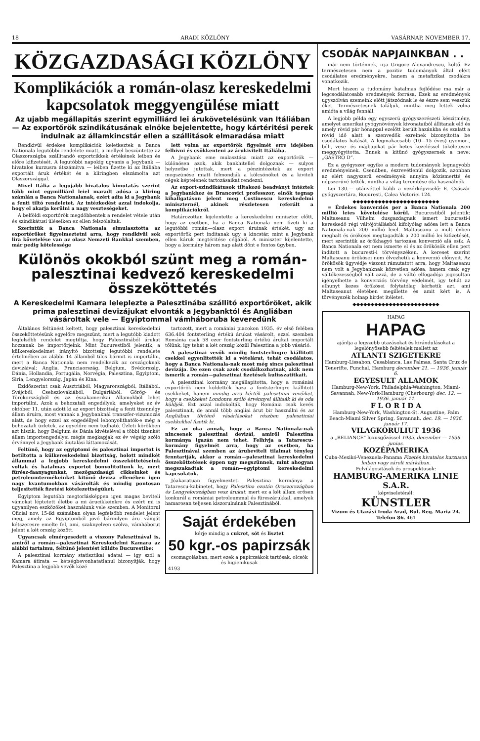18 ARADI KÖZLÖNY VASÁRNAP, NOVEMBER 17.
KÖZGAZDASÁGI KÖZLÖNY
Komplikációk a román-olasz kereskedelmi kapcsolatok meggyengülése miatt
Az ujabb megállapitás szerint egymilliárd lei árukövetelésünk van Itáliában — Az exportőrök szindikátusának elnöke bejelentette, hogy kártéritési perek indulnak az államkincstár ellen a szállitások elmaradása miatt
Rendkivül érdekes komplikációk keletkeztek a Banca Nationala legutóbbi rendelete miatt, a mellyel beszüntette az Olaszországba szállitandó exportcikkek értékének leiben és előre kifizetését. A legutóbbi napokig ugyanis a Jegybank — hivatalos kurzusra átszámitva — leiben fizette ki az Itáliába exportált áruk értékét és a kliringben elszámolta azt Olaszországgal.
Mivel Itália a legujabb hivatalos kimutatás szerint több mint egymilliárd leiel maradt adósa a kliring számlán a Banca Nationalanak, ezért adta ki a Jegybank a fenti tiltó rendeletet. Az intézkedést azzal indokolja, hogy el akarja kerülni a nagy veszteségeket.
A belföldi exportőrök megdöbbentek a rendelet vétele után és szindikátusi üléseiken ez ellen felszólaltak.
Szerintük a Banca Nationala elmulasztotta az exportőröket figyelmeztetni arra, hogy rendkivül sok lira követelése van az olasz Nemzeti Bankkal szemben, már pedig kötelessége
lett volna az exportőrök figyelmét erre idejében felhivni és csökkenteni az árukivitelt Itáliába.
A Jegybank eme mulasztása miatt az exportőrök — különösen azok, akik bankhitellel dolgoznak — sulyos helyzetbe jutottak, mert a pénzintézetek az export megszünése miatt felmondják a kölcsönöket és a kiviteli cégek képtelenek tartozásaikat rendezni.
Az export-szindikátusok tiltakozó beadványt intéztek a Jegybankhoz és Brancovici professzor, elnök tegnap kihallgatáson jelent meg Costinescu kereskedelmi miniszternél, akinek részletesen referált a komplikációkról.
Határozottan kijelentette a kereskedelmi miniszter előtt, hogy az esetben, ha a Banca Nationala nem fizeti ki a legutóbbi román—olasz export áruinak értékét, ugy az exportőrök pert inditanak ugy a kincstár, mint a Jegybank ellen káruk megtéritése céljából. A miniszter kijelentette, hogy a kormány három nap alatt dönt e fontos ügyben.
Különös okokból szünt meg a román-palesztinai kedvező kereskedelmi összeköttetés
A Kereskedelmi Kamara leleplezte a Palesztinába szállitó exportőröket, akik prima palesztinai devizájukat elvonták a Jegybanktól és Angliában vásároltak vele — Egyiptommal vámháboruba keveredünk
Általános feltünést keltett, hogy palesztinai kereskedelmi összeköttetésünk egyelőre megszünt, mert a legutóbb kiadott legfelsőbb rendelet megtiltja, hogy Palesztinából árukat hozzanak be importőrjeink. Mint Bucurestiből jelentik, a külkereskedelmet irányitó bizottság legutóbbi rendelete értelmében az alábbi 14 államból tilos bármit is importálni, mert a Banca Nationala nem rendelkezik az országoknak devizáival: Anglia, Franciaország, Belgium, Svédország, Dánia, Hollandia, Portugália, Norvégia, Palesztina, Egyiptom, Siria, Lengyelország, Japán és Kina.
Ezidőszerint csak Ausztriából, Magyarországból, Itáliából, Svájcból, Csehszlovákiából, Bulgáriából, Görög- és Törökországból és az északamerikai Államokból lehet importálni. Azok a behozatali engedélyek, amelyeket ez év október 11. után adott ki az export bizottság a fenti tizennégy állam áruira, most vannak a Jegybanknál transzfer-vizumozás alatt, de hogy ezzel az engedéllyel lebonyolithatók-e még a behozatali üzletek, az egyelőre nem tudható. Üzleti körökben azt hiszik, hogy Belgium és Dánia kivételével a többi tizenkét állam importengedélyei mégis megkapják ez év végéig szóló érvénnyel a Jegybank áiutalási láttamozását.
Feltünő, hogy az egyiptomi és palesztinai importot is betiltotta a külkereskedelmi bizottság, holott mindkét állammal a legjobb kereskedelmi összeköttetéseink voltak és hatalmas exportot bonyolitottunk le, mert fürész-faanyagunkat, mezőgazdasági cikkeinket és petroleumtermékeinket kitünő deviza ellenében igen nagy kvantumokban vásárolták és mindig pontosan teljesitették fizetési kötelezettségüket.
Egyiptom legutóbb megtorlásképpen igen magas beviteli vámokat léptetett életbe a mi árucikkeinkre és ezért mi is ugyanilyen eszközöket használunk vele szemben. A Monitorul Oficial nov. 15-iki számában olyan legfelsőbb rendelet jelent meg, amely az Egyiptomból jövő bármilyen áru vámját kétszeresre emelte fel, ami, szaknyelven szólva, vámháborut jelent a két ország között.
Ugyancsak elmérgesedett a viszony Palesztinával is, amiről a román—palesztinai Kereskedelmi Kamara az alábbi tartalmu, feltünő jelentést küldte Bucurestibe:
A palesztinai kormány statisztikai adatai — igy szól a Kamara átirata — kétségbevonhatatlanul bizonyitják, hogy Palesztina a legjobb vevők közé
tartozott, mert a romániai piacokon 1935. év első felében 636.404 fontsterling értékü árukat vásárolt, ezzel szemben Románia csak 58 ezer fontsterling értékü árukat importált tőlünk, igy tehát a két ország közül Palesztina a jobb vásárló.
A palesztinai vevők mindig fontsterlingre kiállitott csekkel egyenlitették ki a vételárat, tehát csodálatos, hogy a Banca Nationala-nak most még sincs palesztinai devizája. De ezen csak azok csodálkozhatnak, akik nem ismerik a román—palesztinai fizetések kulisszatitkait.
A palesztinai kormány megállapitotta, hogy a romániai exportőrök nem küldették haza a fontsterlingre kiállitott csekkeket, hanem mindig arra kérték palesztinai vevőiket, hogy a csekkeket Londonra szóló érvénnyel állitsák ki és oda küldjék. Ezt azzal indokolták, hogy Románia csak kevés palesztinait, de annál több angliai árut bir használni és az Angliában történő vásárlásokat részben palesztiniai csekkekkel fizetik ki.
Ez az oka annak, hogy a Banca Nationala-nak nincsenek palesztinai devizái, amiről Palesztina kormánya igazán nem tehet. Felhivja a Tatarescu-kormány figyelmét arra, hogy az esetben, ha Palesztinával szemben az árubeviteli tilalmat tényleg fenntartják, akkor a román—palesztinai kereskedelmi összeköttetések éppen ugy megszünnek, mint ahogyan megszakadtak a román—egyiptomi kereskedelmi kapcsolatok.
Jóakaratuan figyelmezteti Palesztina kormánya a Tatarescu-kabinetet, hogy Palesztina ezután Oroszországban és Lengyelországban vesz árukat, mert ez a két állam erősen konkurál a romániai petroleummal és füreszárukkal, amelyek hamarosan teljesen kiszorulnának Palesztinából.
Saját érdekében
kérje mindig a cukrot, sót és lisztet
50 kgr.-os papirzsák
csomagolásban, mert ezek a papirzsákok tartósak, olcsók és higienikusak
4193
CSODÁK NAPJAINKBAN . .
már nem történnek, irja Grigore Alexandrescu, költő. Ez természetesen nem a pozitiv tudományok által elért csodálatos eredményekre, hanem a metafizikai csodákra vonatkozik.
Mert hiszen a tudomány hatalmas fejlődése ma már a legcsodálatosabb eredmények forrása. Ezek az eredmények ugyszólván szemeink előtt játszódnak le és észre sem vesszük őket. Természetesnek találjuk, mintha meg lettek volna amióta a világ fennáll.
A legjobb példa egy egyszerü gyógyszerészeti készitmény, amelyet amerikai gyógynövények kivonataiból állitanak elő és amely rövid pár hónappal ezelőtt került hazánkba és ezalatt a rövid idő alatt a szenvedők ezreinek bizonyitotta be csodálatos hatását. A legmakacsabb (10—15 éves) gyomor-, bél-, vese- és májbajokat pár hetes kezeléssel tökéletesen meggyógyitotta. Ennek a kitünő gyógyszernek a neve: „GASTRO D”.
Ez a gyógyszer egyike a modern tudományok legnagyobb eredményeinek. Csendben, észrevétlenül dolgozik, azonban az elért nagyszerü eredmények annyira közismertté és népszerüvé tették, mintha a világ teremtése óta használnók.
Lei 130.— utánvéttel küldi a vezérképviselő: E. Császár gyógyszertára, Bucuresti, Calea Victoriei 124.
◆◆◆◆◆◆◆◆◆◆◆◆◆◆◆◆◆◆◆◆◆◆◆◆
= Érdekes konverziós per a Banca Nationala 200 millió leies követelése körül. Bucurestiből jelentik: Maltaseanu Vilhelm dusgazdagnak ismert bucuresti-i kereskedő régi váltójótállásból kifolyólag adósa lett a Banca Nationala-nak 200 millió leiel. Maltaseanu a mult évben meghalt és örökösei megtagadták a 200 millió lei kifizetését, mert szerintük az örökhagyó tartozása konverzió alá esik. A Banca Nationala ezt nem ismerte el és az örökösök ellen pert inditott a bucuresti-i törvényszéken. A kereset szerint Maltaseanu örökösei nem élvezhetik a konverzió előnyeit. Az örökösök ügyvédje viszont rámutatott arra, hogy Maltaseanu nem volt a Jegybanknak közvetlen adósa, hanem csak egy váltókezességből vált azzá, de a váltó elfogadója jogosultan igényelhette a konverziós törvény védelmét, igy tehát az elhunyt kezes örökösei folytatólag kérhetik azt, ami Maltaseanut életében megillette és amit kért is. A törvényszék holnap hirdet itéletet.
◆◆◆◆◆◆◆◆◆◆◆◆◆◆◆◆◆◆◆◆◆◆◆◆
HAPAG
HAPAG
ajánlja a legszebb utazásokat és kirándulásokat a legelőnyösebb feltételek mellett az
ATLANTI SZIGETEKRE
Hamburg-Lissabon, Casablanca, Las Palmas, Santa Cruz de Tenerifte, Funchal, Hamburg december 21. — 1936. január 6.
EGYESULT ALLAMOK
Hamburg-New-York, Philadelphia-Washington, Miami-Savannah, New-York-Hamburg (Cherbourg) dec. 12. — 1936. január 11.
F L O R I D A
Hamburg-New-York, Washington-St. Augustine, Palm Beach-Miami Silver Spring, Savannah. dec. 19. — 1936. január 17.
VILAGKORULIUT 1936
a „RELIANCE” luxusgőzössel 1935. december — 1936. junius.
KOZÉPAMERIKA
Cuba-Mexikó-Venezuela-Panama Fizetés hivatalos kurzuson leiben vagy zárolt márkában.
Felvilágositások és prospektusok:
HAMBURG-AMERIKA LINIE S.A.R.
képviseleténél:
KÜNSTLER
Vizum és Utazási Iroda Arad, Bul. Reg. Maria 24. Telefon 86. 461